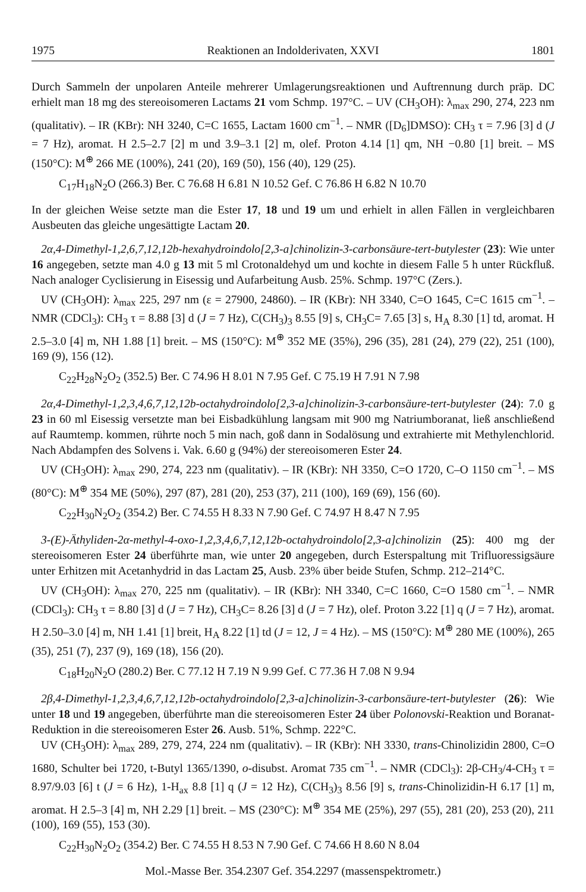1975 Reaktionen an Indolderivaten, XXVI 1801
Durch Sammeln der unpolaren Anteile mehrerer Umlagerungsreaktionen und Auftrennung durch präp. DC erhielt man 18 mg des stereoisomeren Lactams 21 vom Schmp. 197°C. – UV (CH<sub>3</sub>OH): λ<sub>max</sub> 290, 274, 223 nm (qualitativ). – IR (KBr): NH 3240, C=C 1655, Lactam 1600 cm<sup>−1</sup>. – NMR ([D<sub>6</sub>]DMSO): CH<sub>3</sub> τ = 7.96 [3] d (J = 7 Hz), aromat. H 2.5–2.7 [2] m und 3.9–3.1 [2] m, olef. Proton 4.14 [1] qm, NH −0.80 [1] breit. – MS (150°C): M<sup>⊕</sup> 266 ME (100%), 241 (20), 169 (50), 156 (40), 129 (25).
C<sub>17</sub>H<sub>18</sub>N<sub>2</sub>O (266.3) Ber. C 76.68 H 6.81 N 10.52 Gef. C 76.86 H 6.82 N 10.70
In der gleichen Weise setzte man die Ester 17, 18 und 19 um und erhielt in allen Fällen in vergleichbaren Ausbeuten das gleiche ungesättigte Lactam 20.
2α,4-Dimethyl-1,2,6,7,12,12b-hexahydroindolo[2,3-a]chinolizin-3-carbonsäure-tert-butylester (23): Wie unter 16 angegeben, setzte man 4.0 g 13 mit 5 ml Crotonaldehyd um und kochte in diesem Falle 5 h unter Rückfluß. Nach analoger Cyclisierung in Eisessig und Aufarbeitung Ausb. 25%. Schmp. 197°C (Zers.).
UV (CH<sub>3</sub>OH): λ<sub>max</sub> 225, 297 nm (ε = 27900, 24860). – IR (KBr): NH 3340, C=O 1645, C=C 1615 cm<sup>−1</sup>. – NMR (CDCl<sub>3</sub>): CH<sub>3</sub> τ = 8.88 [3] d (J = 7 Hz), C(CH<sub>3</sub>)<sub>3</sub> 8.55 [9] s, CH<sub>3</sub>C= 7.65 [3] s, H<sub>A</sub> 8.30 [1] td, aromat. H 2.5–3.0 [4] m, NH 1.88 [1] breit. – MS (150°C): M<sup>⊕</sup> 352 ME (35%), 296 (35), 281 (24), 279 (22), 251 (100), 169 (9), 156 (12).
C<sub>22</sub>H<sub>28</sub>N<sub>2</sub>O<sub>2</sub> (352.5) Ber. C 74.96 H 8.01 N 7.95 Gef. C 75.19 H 7.91 N 7.98
2α,4-Dimethyl-1,2,3,4,6,7,12,12b-octahydroindolo[2,3-a]chinolizin-3-carbonsäure-tert-butylester (24): 7.0 g 23 in 60 ml Eisessig versetzte man bei Eisbadkühlung langsam mit 900 mg Natriumboranat, ließ anschließend auf Raumtemp. kommen, rührte noch 5 min nach, goß dann in Sodalösung und extrahierte mit Methylenchlorid. Nach Abdampfen des Solvens i. Vak. 6.60 g (94%) der stereoisomeren Ester 24.
UV (CH<sub>3</sub>OH): λ<sub>max</sub> 290, 274, 223 nm (qualitativ). – IR (KBr): NH 3350, C=O 1720, C–O 1150 cm<sup>−1</sup>. – MS (80°C): M<sup>⊕</sup> 354 ME (50%), 297 (87), 281 (20), 253 (37), 211 (100), 169 (69), 156 (60).
C<sub>22</sub>H<sub>30</sub>N<sub>2</sub>O<sub>2</sub> (354.2) Ber. C 74.55 H 8.33 N 7.90 Gef. C 74.97 H 8.47 N 7.95
3-(E)-Äthyliden-2α-methyl-4-oxo-1,2,3,4,6,7,12,12b-octahydroindolo[2,3-a]chinolizin (25): 400 mg der stereoisomeren Ester 24 überführte man, wie unter 20 angegeben, durch Esterspaltung mit Trifluoressigsäure unter Erhitzen mit Acetanhydrid in das Lactam 25, Ausb. 23% über beide Stufen, Schmp. 212–214°C.
UV (CH<sub>3</sub>OH): λ<sub>max</sub> 270, 225 nm (qualitativ). – IR (KBr): NH 3340, C=C 1660, C=O 1580 cm<sup>−1</sup>. – NMR (CDCl<sub>3</sub>): CH<sub>3</sub> τ = 8.80 [3] d (J = 7 Hz), CH<sub>3</sub>C= 8.26 [3] d (J = 7 Hz), olef. Proton 3.22 [1] q (J = 7 Hz), aromat. H 2.50–3.0 [4] m, NH 1.41 [1] breit, H<sub>A</sub> 8.22 [1] td (J = 12, J = 4 Hz). – MS (150°C): M<sup>⊕</sup> 280 ME (100%), 265 (35), 251 (7), 237 (9), 169 (18), 156 (20).
C<sub>18</sub>H<sub>20</sub>N<sub>2</sub>O (280.2) Ber. C 77.12 H 7.19 N 9.99 Gef. C 77.36 H 7.08 N 9.94
2β,4-Dimethyl-1,2,3,4,6,7,12,12b-octahydroindolo[2,3-a]chinolizin-3-carbonsäure-tert-butylester (26): Wie unter 18 und 19 angegeben, überführte man die stereoisomeren Ester 24 über Polonovski-Reaktion und Boranat-Reduktion in die stereoisomeren Ester 26. Ausb. 51%, Schmp. 222°C.
UV (CH<sub>3</sub>OH): λ<sub>max</sub> 289, 279, 274, 224 nm (qualitativ). – IR (KBr): NH 3330, trans-Chinolizidin 2800, C=O 1680, Schulter bei 1720, t-Butyl 1365/1390, o-disubst. Aromat 735 cm<sup>−1</sup>. – NMR (CDCl<sub>3</sub>): 2β-CH<sub>3</sub>/4-CH<sub>3</sub> τ = 8.97/9.03 [6] t (J = 6 Hz), 1-H<sub>ax</sub> 8.8 [1] q (J = 12 Hz), C(CH<sub>3</sub>)<sub>3</sub> 8.56 [9] s, trans-Chinolizidin-H 6.17 [1] m, aromat. H 2.5–3 [4] m, NH 2.29 [1] breit. – MS (230°C): M<sup>⊕</sup> 354 ME (25%), 297 (55), 281 (20), 253 (20), 211 (100), 169 (55), 153 (30).
C<sub>22</sub>H<sub>30</sub>N<sub>2</sub>O<sub>2</sub> (354.2) Ber. C 74.55 H 8.53 N 7.90 Gef. C 74.66 H 8.60 N 8.04
Mol.-Masse Ber. 354.2307 Gef. 354.2297 (massenspektrometr.)